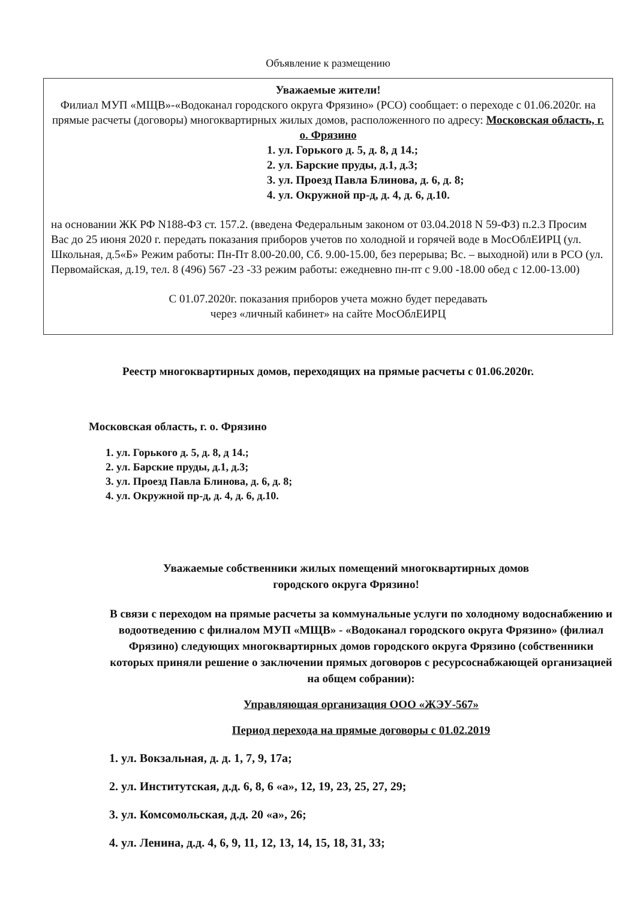Объявление к размещению
Уважаемые жители!
Филиал МУП «МЩВ»-«Водоканал городского округа Фрязино» (РСО) сообщает: о переходе с 01.06.2020г. на прямые расчеты (договоры) многоквартирных жилых домов, расположенного по адресу: Московская область, г. о. Фрязино
1. ул. Горького д. 5, д. 8, д 14.;
2. ул. Барские пруды, д.1, д.3;
3. ул. Проезд Павла Блинова, д. 6, д. 8;
4. ул. Окружной пр-д, д. 4, д. 6, д.10.
на основании ЖК РФ N188-ФЗ ст. 157.2. (введена Федеральным законом от 03.04.2018 N 59-ФЗ) п.2.3 Просим Вас до 25 июня 2020 г. передать показания приборов учетов по холодной и горячей воде в МосОблЕИРЦ (ул. Школьная, д.5«Б» Режим работы: Пн-Пт 8.00-20.00, Сб. 9.00-15.00, без перерыва; Вс. – выходной) или в РСО (ул. Первомайская, д.19, тел. 8 (496) 567 -23 -33 режим работы: ежедневно пн-пт с 9.00 -18.00 обед с 12.00-13.00)
С 01.07.2020г. показания приборов учета можно будет передавать
через «личный кабинет» на сайте МосОблЕИРЦ
Реестр многоквартирных домов, переходящих на прямые расчеты с 01.06.2020г.
Московская область, г. о. Фрязино
1. ул. Горького д. 5, д. 8, д 14.;
2. ул. Барские пруды, д.1, д.3;
3. ул. Проезд Павла Блинова, д. 6, д. 8;
4. ул. Окружной пр-д, д. 4, д. 6, д.10.
Уважаемые собственники жилых помещений многоквартирных домов
городского округа Фрязино!
В связи с переходом на прямые расчеты за коммунальные услуги по холодному водоснабжению и водоотведению с филиалом МУП «МЩВ» - «Водоканал городского округа Фрязино» (филиал Фрязино) следующих многоквартирных домов городского округа Фрязино (собственники которых приняли решение о заключении прямых договоров с ресурсоснабжающей организацией на общем собрании):
Управляющая организация ООО «ЖЭУ-567»
Период перехода на прямые договоры с 01.02.2019
1. ул. Вокзальная, д. д. 1, 7, 9, 17а;
2. ул. Институтская, д.д. 6, 8, 6 «а», 12, 19, 23, 25, 27, 29;
3. ул. Комсомольская, д.д. 20 «а», 26;
4. ул. Ленина, д.д. 4, 6, 9, 11, 12, 13, 14, 15, 18, 31, 33;